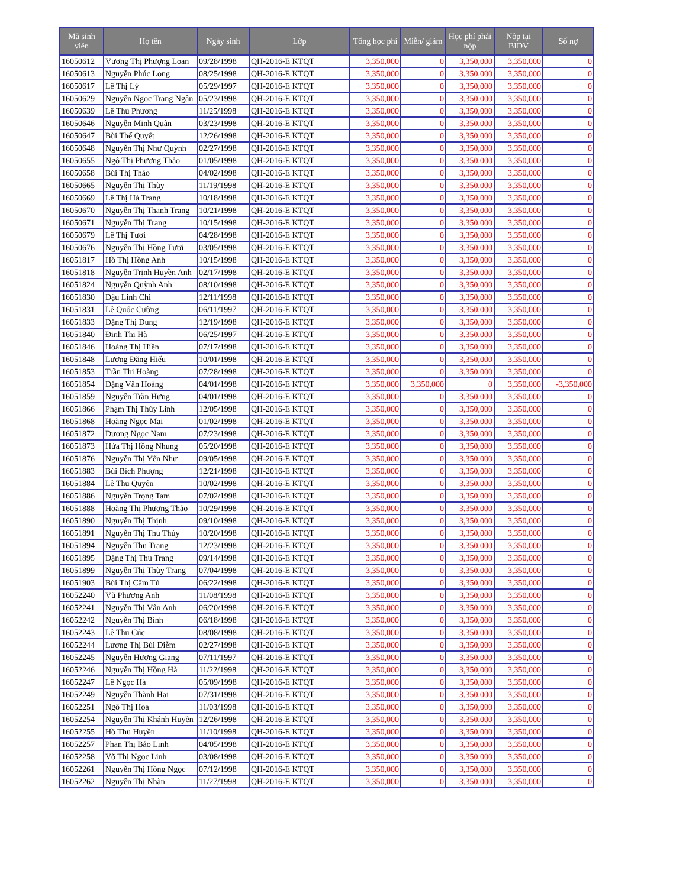| Mã sinh viên | Họ tên | Ngày sinh | Lớp | Tổng học phí | Miễn/ giảm | Học phí phải nộp | Nộp tại BIDV | Số nợ |
| --- | --- | --- | --- | --- | --- | --- | --- | --- |
| 16050612 | Vương Thị Phượng Loan | 09/28/1998 | QH-2016-E KTQT | 3,350,000 | 0 | 3,350,000 | 3,350,000 | 0 |
| 16050613 | Nguyễn Phúc Long | 08/25/1998 | QH-2016-E KTQT | 3,350,000 | 0 | 3,350,000 | 3,350,000 | 0 |
| 16050617 | Lê Thị Lý | 05/29/1997 | QH-2016-E KTQT | 3,350,000 | 0 | 3,350,000 | 3,350,000 | 0 |
| 16050629 | Nguyễn Ngọc Trang Ngân | 05/23/1998 | QH-2016-E KTQT | 3,350,000 | 0 | 3,350,000 | 3,350,000 | 0 |
| 16050639 | Lê Thu Phương | 11/25/1998 | QH-2016-E KTQT | 3,350,000 | 0 | 3,350,000 | 3,350,000 | 0 |
| 16050646 | Nguyễn Minh Quân | 03/23/1998 | QH-2016-E KTQT | 3,350,000 | 0 | 3,350,000 | 3,350,000 | 0 |
| 16050647 | Bùi Thế Quyết | 12/26/1998 | QH-2016-E KTQT | 3,350,000 | 0 | 3,350,000 | 3,350,000 | 0 |
| 16050648 | Nguyễn Thị Như Quỳnh | 02/27/1998 | QH-2016-E KTQT | 3,350,000 | 0 | 3,350,000 | 3,350,000 | 0 |
| 16050655 | Ngô Thị Phương Thảo | 01/05/1998 | QH-2016-E KTQT | 3,350,000 | 0 | 3,350,000 | 3,350,000 | 0 |
| 16050658 | Bùi Thị Thảo | 04/02/1998 | QH-2016-E KTQT | 3,350,000 | 0 | 3,350,000 | 3,350,000 | 0 |
| 16050665 | Nguyễn Thị Thùy | 11/19/1998 | QH-2016-E KTQT | 3,350,000 | 0 | 3,350,000 | 3,350,000 | 0 |
| 16050669 | Lê Thị Hà Trang | 10/18/1998 | QH-2016-E KTQT | 3,350,000 | 0 | 3,350,000 | 3,350,000 | 0 |
| 16050670 | Nguyễn Thị Thanh Trang | 10/21/1998 | QH-2016-E KTQT | 3,350,000 | 0 | 3,350,000 | 3,350,000 | 0 |
| 16050671 | Nguyễn Thị Trang | 10/15/1998 | QH-2016-E KTQT | 3,350,000 | 0 | 3,350,000 | 3,350,000 | 0 |
| 16050679 | Lê Thị Tươi | 04/28/1998 | QH-2016-E KTQT | 3,350,000 | 0 | 3,350,000 | 3,350,000 | 0 |
| 16050676 | Nguyễn Thị Hồng Tươi | 03/05/1998 | QH-2016-E KTQT | 3,350,000 | 0 | 3,350,000 | 3,350,000 | 0 |
| 16051817 | Hồ Thị Hồng Anh | 10/15/1998 | QH-2016-E KTQT | 3,350,000 | 0 | 3,350,000 | 3,350,000 | 0 |
| 16051818 | Nguyễn Trịnh Huyền Anh | 02/17/1998 | QH-2016-E KTQT | 3,350,000 | 0 | 3,350,000 | 3,350,000 | 0 |
| 16051824 | Nguyễn Quỳnh Anh | 08/10/1998 | QH-2016-E KTQT | 3,350,000 | 0 | 3,350,000 | 3,350,000 | 0 |
| 16051830 | Đậu Linh Chi | 12/11/1998 | QH-2016-E KTQT | 3,350,000 | 0 | 3,350,000 | 3,350,000 | 0 |
| 16051831 | Lê Quốc Cường | 06/11/1997 | QH-2016-E KTQT | 3,350,000 | 0 | 3,350,000 | 3,350,000 | 0 |
| 16051833 | Đặng Thị Dung | 12/19/1998 | QH-2016-E KTQT | 3,350,000 | 0 | 3,350,000 | 3,350,000 | 0 |
| 16051840 | Đinh Thị Hà | 06/25/1997 | QH-2016-E KTQT | 3,350,000 | 0 | 3,350,000 | 3,350,000 | 0 |
| 16051846 | Hoàng Thị Hiền | 07/17/1998 | QH-2016-E KTQT | 3,350,000 | 0 | 3,350,000 | 3,350,000 | 0 |
| 16051848 | Lương Đăng Hiếu | 10/01/1998 | QH-2016-E KTQT | 3,350,000 | 0 | 3,350,000 | 3,350,000 | 0 |
| 16051853 | Trần Thị Hoàng | 07/28/1998 | QH-2016-E KTQT | 3,350,000 | 0 | 3,350,000 | 3,350,000 | 0 |
| 16051854 | Đặng Văn Hoàng | 04/01/1998 | QH-2016-E KTQT | 3,350,000 | 3,350,000 | 0 | 3,350,000 | -3,350,000 |
| 16051859 | Nguyễn Trần Hưng | 04/01/1998 | QH-2016-E KTQT | 3,350,000 | 0 | 3,350,000 | 3,350,000 | 0 |
| 16051866 | Phạm Thị Thùy Linh | 12/05/1998 | QH-2016-E KTQT | 3,350,000 | 0 | 3,350,000 | 3,350,000 | 0 |
| 16051868 | Hoàng Ngọc Mai | 01/02/1998 | QH-2016-E KTQT | 3,350,000 | 0 | 3,350,000 | 3,350,000 | 0 |
| 16051872 | Dương Ngọc Nam | 07/23/1998 | QH-2016-E KTQT | 3,350,000 | 0 | 3,350,000 | 3,350,000 | 0 |
| 16051873 | Hứa Thị Hồng Nhung | 05/20/1998 | QH-2016-E KTQT | 3,350,000 | 0 | 3,350,000 | 3,350,000 | 0 |
| 16051876 | Nguyễn Thị Yến Như | 09/05/1998 | QH-2016-E KTQT | 3,350,000 | 0 | 3,350,000 | 3,350,000 | 0 |
| 16051883 | Bùi Bích Phượng | 12/21/1998 | QH-2016-E KTQT | 3,350,000 | 0 | 3,350,000 | 3,350,000 | 0 |
| 16051884 | Lê Thu Quyên | 10/02/1998 | QH-2016-E KTQT | 3,350,000 | 0 | 3,350,000 | 3,350,000 | 0 |
| 16051886 | Nguyễn Trọng Tam | 07/02/1998 | QH-2016-E KTQT | 3,350,000 | 0 | 3,350,000 | 3,350,000 | 0 |
| 16051888 | Hoàng Thị Phương Thảo | 10/29/1998 | QH-2016-E KTQT | 3,350,000 | 0 | 3,350,000 | 3,350,000 | 0 |
| 16051890 | Nguyễn Thị Thịnh | 09/10/1998 | QH-2016-E KTQT | 3,350,000 | 0 | 3,350,000 | 3,350,000 | 0 |
| 16051891 | Nguyễn Thị Thu Thủy | 10/20/1998 | QH-2016-E KTQT | 3,350,000 | 0 | 3,350,000 | 3,350,000 | 0 |
| 16051894 | Nguyễn Thu Trang | 12/23/1998 | QH-2016-E KTQT | 3,350,000 | 0 | 3,350,000 | 3,350,000 | 0 |
| 16051895 | Đặng Thị Thu Trang | 09/14/1998 | QH-2016-E KTQT | 3,350,000 | 0 | 3,350,000 | 3,350,000 | 0 |
| 16051899 | Nguyễn Thị Thùy Trang | 07/04/1998 | QH-2016-E KTQT | 3,350,000 | 0 | 3,350,000 | 3,350,000 | 0 |
| 16051903 | Bùi Thị Cẩm Tú | 06/22/1998 | QH-2016-E KTQT | 3,350,000 | 0 | 3,350,000 | 3,350,000 | 0 |
| 16052240 | Vũ Phương Anh | 11/08/1998 | QH-2016-E KTQT | 3,350,000 | 0 | 3,350,000 | 3,350,000 | 0 |
| 16052241 | Nguyễn Thị Vân Anh | 06/20/1998 | QH-2016-E KTQT | 3,350,000 | 0 | 3,350,000 | 3,350,000 | 0 |
| 16052242 | Nguyễn Thị Bình | 06/18/1998 | QH-2016-E KTQT | 3,350,000 | 0 | 3,350,000 | 3,350,000 | 0 |
| 16052243 | Lê Thu Cúc | 08/08/1998 | QH-2016-E KTQT | 3,350,000 | 0 | 3,350,000 | 3,350,000 | 0 |
| 16052244 | Lương Thị Bùi Diễm | 02/27/1998 | QH-2016-E KTQT | 3,350,000 | 0 | 3,350,000 | 3,350,000 | 0 |
| 16052245 | Nguyễn Hương Giang | 07/11/1997 | QH-2016-E KTQT | 3,350,000 | 0 | 3,350,000 | 3,350,000 | 0 |
| 16052246 | Nguyễn Thị Hồng Hà | 11/22/1998 | QH-2016-E KTQT | 3,350,000 | 0 | 3,350,000 | 3,350,000 | 0 |
| 16052247 | Lê Ngọc Hà | 05/09/1998 | QH-2016-E KTQT | 3,350,000 | 0 | 3,350,000 | 3,350,000 | 0 |
| 16052249 | Nguyễn Thành Hai | 07/31/1998 | QH-2016-E KTQT | 3,350,000 | 0 | 3,350,000 | 3,350,000 | 0 |
| 16052251 | Ngô Thị Hoa | 11/03/1998 | QH-2016-E KTQT | 3,350,000 | 0 | 3,350,000 | 3,350,000 | 0 |
| 16052254 | Nguyễn Thị Khánh Huyền | 12/26/1998 | QH-2016-E KTQT | 3,350,000 | 0 | 3,350,000 | 3,350,000 | 0 |
| 16052255 | Hồ Thu Huyền | 11/10/1998 | QH-2016-E KTQT | 3,350,000 | 0 | 3,350,000 | 3,350,000 | 0 |
| 16052257 | Phan Thị Bảo Linh | 04/05/1998 | QH-2016-E KTQT | 3,350,000 | 0 | 3,350,000 | 3,350,000 | 0 |
| 16052258 | Võ Thị Ngọc Linh | 03/08/1998 | QH-2016-E KTQT | 3,350,000 | 0 | 3,350,000 | 3,350,000 | 0 |
| 16052261 | Nguyễn Thị Hồng Ngọc | 07/12/1998 | QH-2016-E KTQT | 3,350,000 | 0 | 3,350,000 | 3,350,000 | 0 |
| 16052262 | Nguyễn Thị Nhàn | 11/27/1998 | QH-2016-E KTQT | 3,350,000 | 0 | 3,350,000 | 3,350,000 | 0 |